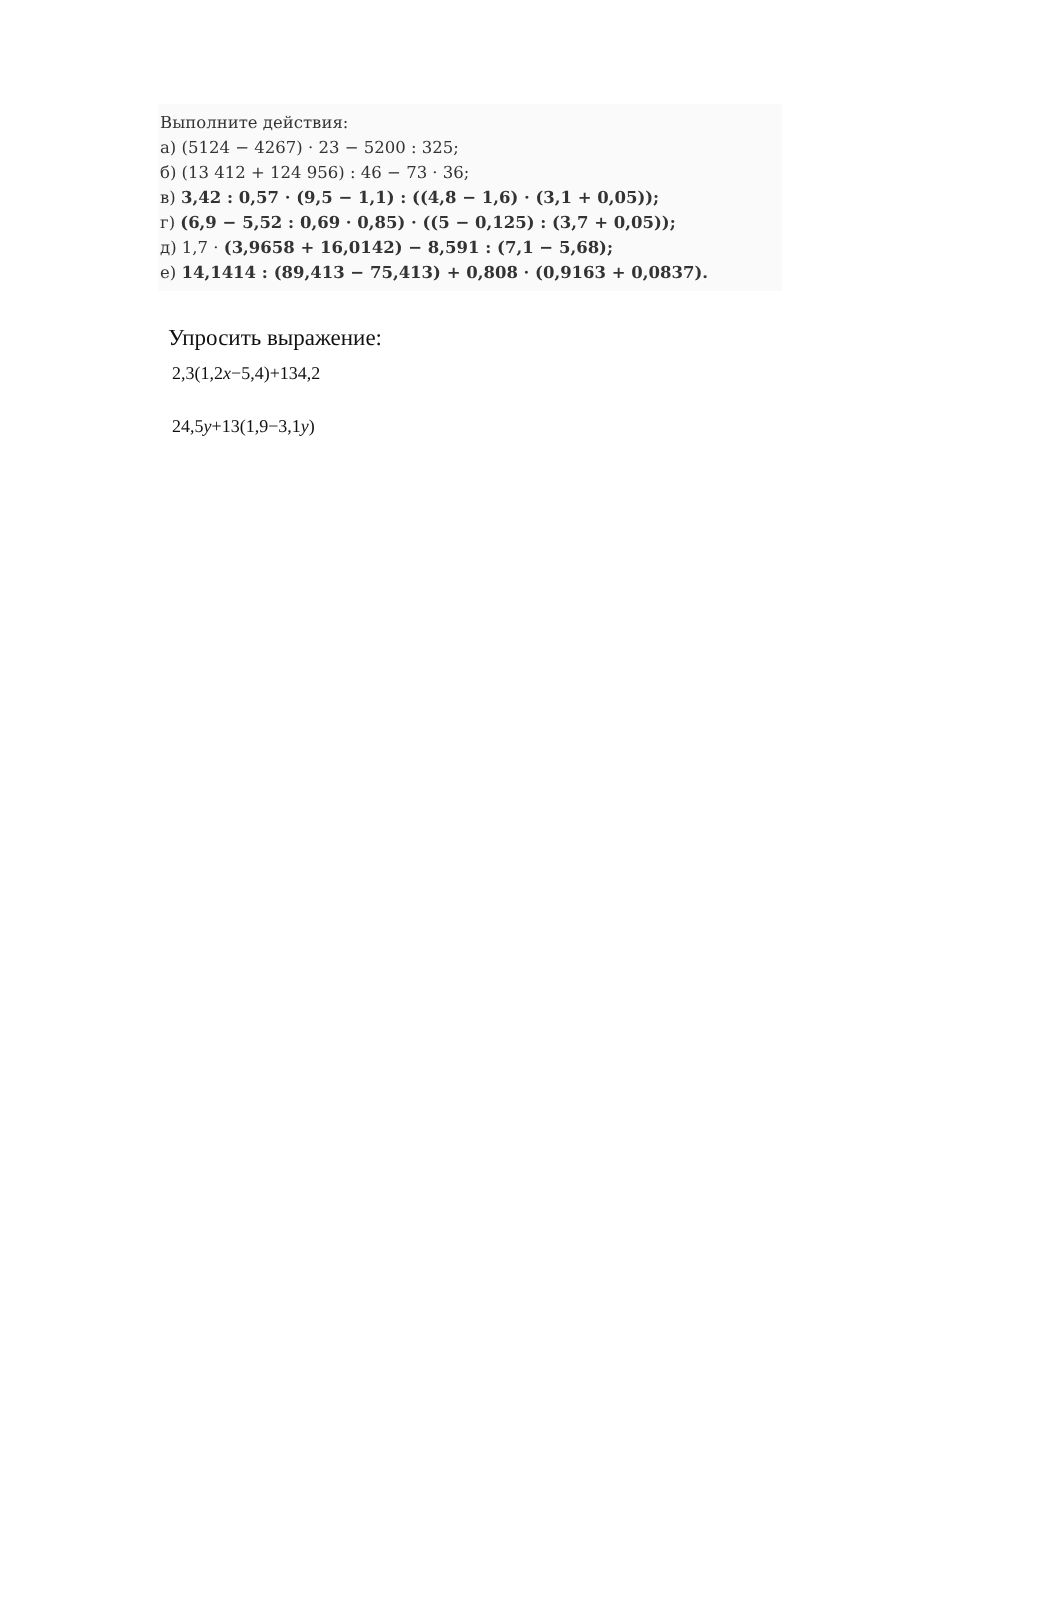Выполните действия:
а) (5124 − 4267) · 23 − 5200 : 325;
б) (13 412 + 124 956) : 46 − 73 · 36;
в) 3,42 : 0,57 · (9,5 − 1,1) : ((4,8 − 1,6) · (3,1 + 0,05));
г) (6,9 − 5,52 : 0,69 · 0,85) · ((5 − 0,125) : (3,7 + 0,05));
д) 1,7 · (3,9658 + 16,0142) − 8,591 : (7,1 − 5,68);
е) 14,1414 : (89,413 − 75,413) + 0,808 · (0,9163 + 0,0837).
Упросить выражение:
2,3(1,2x−5,4)+134,2
24,5y+13(1,9−3,1y)